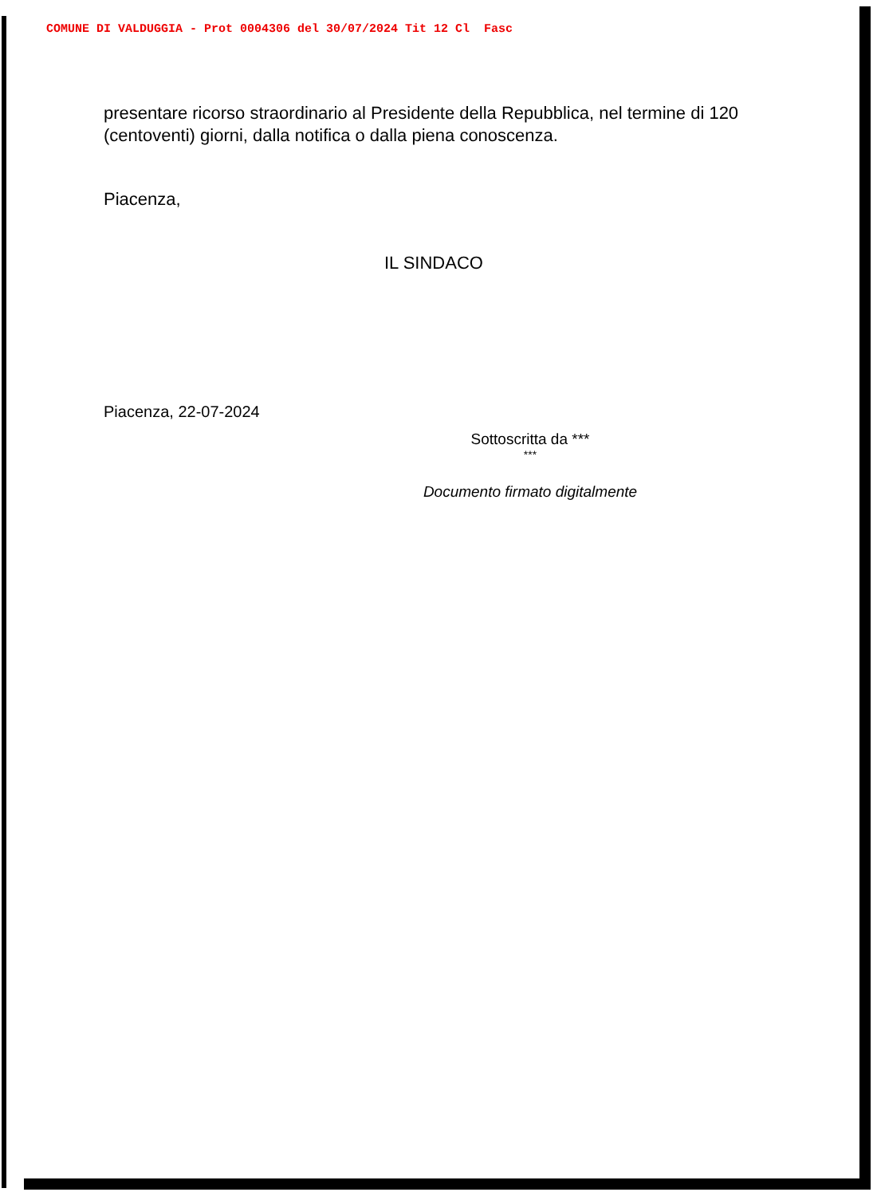COMUNE DI VALDUGGIA - Prot 0004306 del 30/07/2024 Tit 12 Cl Fasc
presentare ricorso straordinario al Presidente della Repubblica, nel termine di 120 (centoventi) giorni, dalla notifica o dalla piena conoscenza.
Piacenza,
IL SINDACO
Piacenza, 22-07-2024
Sottoscritta da ***
***
Documento firmato digitalmente